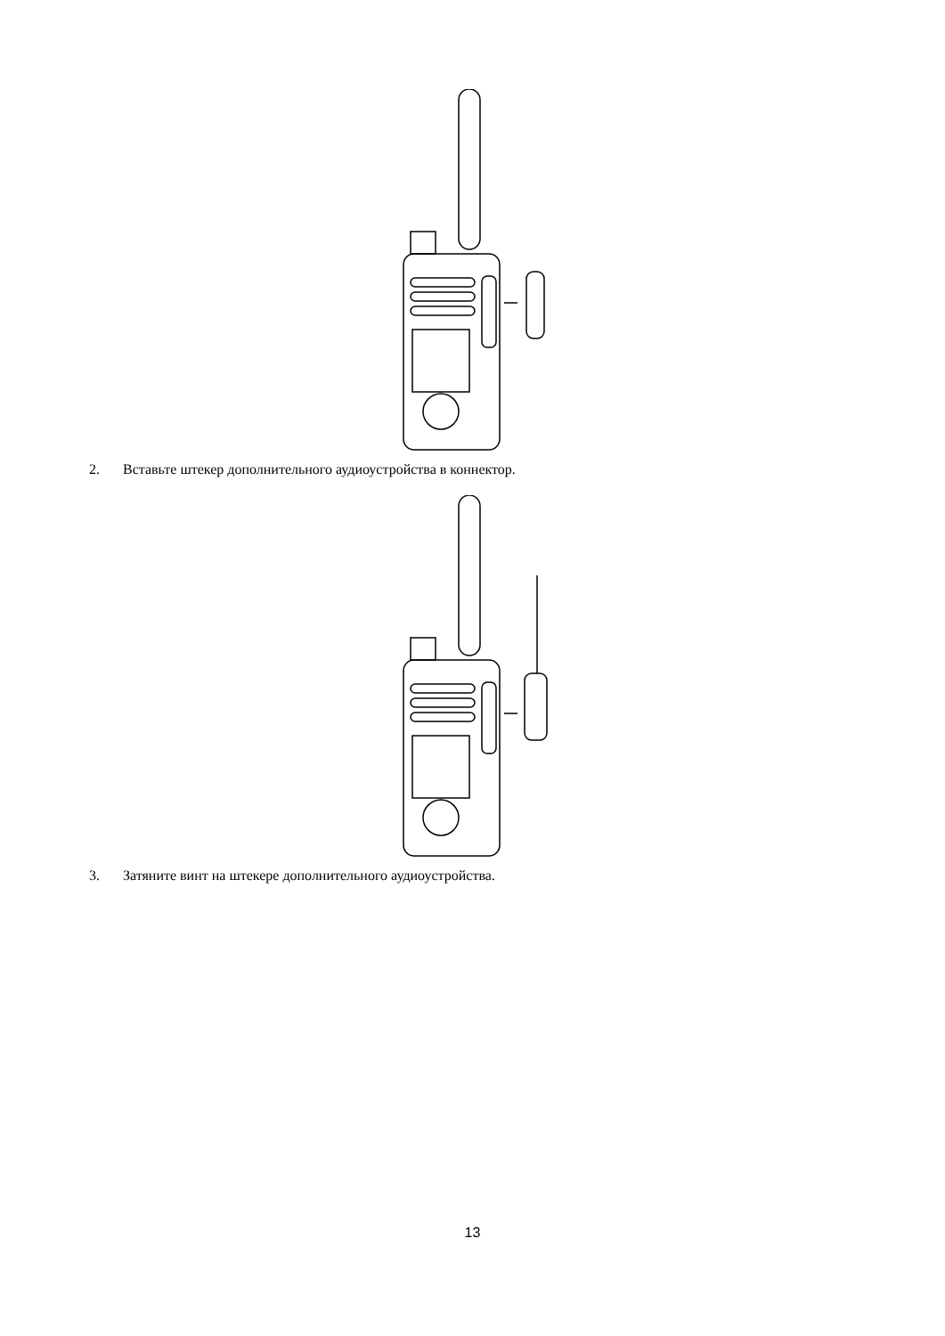2. Вставьте штекер дополнительного аудиоустройства в коннектор.
3. Затяните винт на штекере дополнительного аудиоустройства.
13